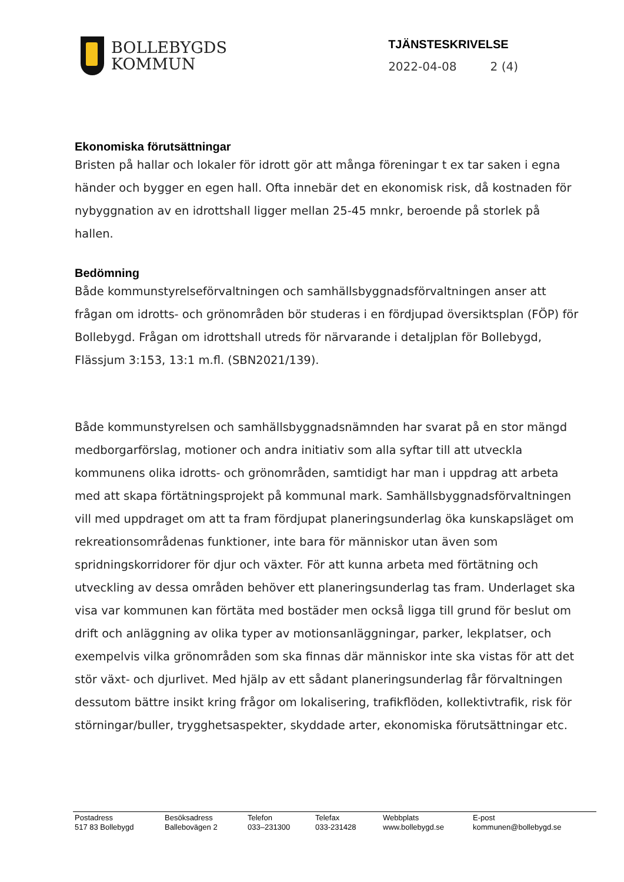BOLLEBYGDS
KOMMUN
TJÄNSTESKRIVELSE
2022-04-08 2 (4)
Ekonomiska förutsättningar
Bristen på hallar och lokaler för idrott gör att många föreningar t ex tar saken i egna händer och bygger en egen hall. Ofta innebär det en ekonomisk risk, då kostnaden för nybyggnation av en idrottshall ligger mellan 25-45 mnkr, beroende på storlek på hallen.
Bedömning
Både kommunstyrelseförvaltningen och samhällsbyggnadsförvaltningen anser att frågan om idrotts- och grönområden bör studeras i en fördjupad översiktsplan (FÖP) för Bollebygd. Frågan om idrottshall utreds för närvarande i detaljplan för Bollebygd, Flässjum 3:153, 13:1 m.fl. (SBN2021/139).
Både kommunstyrelsen och samhällsbyggnadsnämnden har svarat på en stor mängd medborgarförslag, motioner och andra initiativ som alla syftar till att utveckla kommunens olika idrotts- och grönområden, samtidigt har man i uppdrag att arbeta med att skapa förtätningsprojekt på kommunal mark. Samhällsbyggnadsförvaltningen vill med uppdraget om att ta fram fördjupat planeringsunderlag öka kunskapsläget om rekreationsområdenas funktioner, inte bara för människor utan även som spridningskorridorer för djur och växter. För att kunna arbeta med förtätning och utveckling av dessa områden behöver ett planeringsunderlag tas fram. Underlaget ska visa var kommunen kan förtäta med bostäder men också ligga till grund för beslut om drift och anläggning av olika typer av motionsanläggningar, parker, lekplatser, och exempelvis vilka grönområden som ska finnas där människor inte ska vistas för att det stör växt- och djurlivet. Med hjälp av ett sådant planeringsunderlag får förvaltningen dessutom bättre insikt kring frågor om lokalisering, trafikflöden, kollektivtrafik, risk för störningar/buller, trygghetsaspekter, skyddade arter, ekonomiska förutsättningar etc.
Postadress
517 83 Bollebygd
Besöksadress
Ballebovägen 2
Telefon
033–231300
Telefax
033-231428
Webbplats
www.bollebygd.se
E-post
kommunen@bollebygd.se